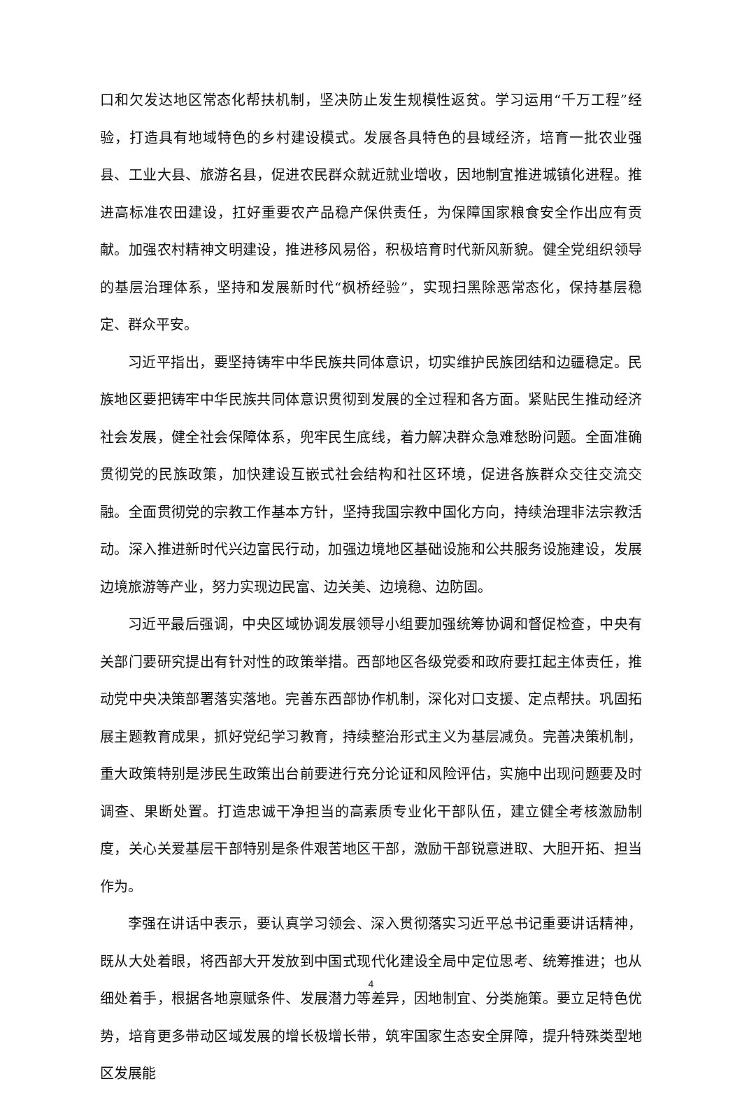口和欠发达地区常态化帮扶机制，坚决防止发生规模性返贫。学习运用“千万工程”经验，打造具有地域特色的乡村建设模式。发展各具特色的县域经济，培育一批农业强县、工业大县、旅游名县，促进农民群众就近就业增收，因地制宜推进城镇化进程。推进高标准农田建设，扛好重要农产品稳产保供责任，为保障国家粮食安全作出应有贡献。加强农村精神文明建设，推进移风易俗，积极培育时代新风新貌。健全党组织领导的基层治理体系，坚持和发展新时代“枫桥经验”，实现扫黑除恶常态化，保持基层稳定、群众平安。
习近平指出，要坚持铸牢中华民族共同体意识，切实维护民族团结和边疆稳定。民族地区要把铸牢中华民族共同体意识贯彻到发展的全过程和各方面。紧贴民生推动经济社会发展，健全社会保障体系，兜牢民生底线，着力解决群众急难愁盼问题。全面准确贯彻党的民族政策，加快建设互嵌式社会结构和社区环境，促进各族群众交往交流交融。全面贯彻党的宗教工作基本方针，坚持我国宗教中国化方向，持续治理非法宗教活动。深入推进新时代兴边富民行动，加强边境地区基础设施和公共服务设施建设，发展边境旅游等产业，努力实现边民富、边关美、边境稳、边防固。
习近平最后强调，中央区域协调发展领导小组要加强统筹协调和督促检查，中央有关部门要研究提出有针对性的政策举措。西部地区各级党委和政府要扛起主体责任，推动党中央决策部署落实落地。完善东西部协作机制，深化对口支援、定点帮扶。巩固拓展主题教育成果，抓好党纪学习教育，持续整治形式主义为基层减负。完善决策机制，重大政策特别是涉民生政策出台前要进行充分论证和风险评估，实施中出现问题要及时调查、果断处置。打造忠诚干净担当的高素质专业化干部队伍，建立健全考核激励制度，关心关爱基层干部特别是条件艰苦地区干部，激励干部锐意进取、大胆开拓、担当作为。
李强在讲话中表示，要认真学习领会、深入贯彻落实习近平总书记重要讲话精神，既从大处着眼，将西部大开发放到中国式现代化建设全局中定位思考、统筹推进；也从细处着手，根据各地禀赋条件、发展潜力等差异，因地制宜、分类施策。要立足特色优势，培育更多带动区域发展的增长极增长带，筑牢国家生态安全屏障，提升特殊类型地区发展能
4